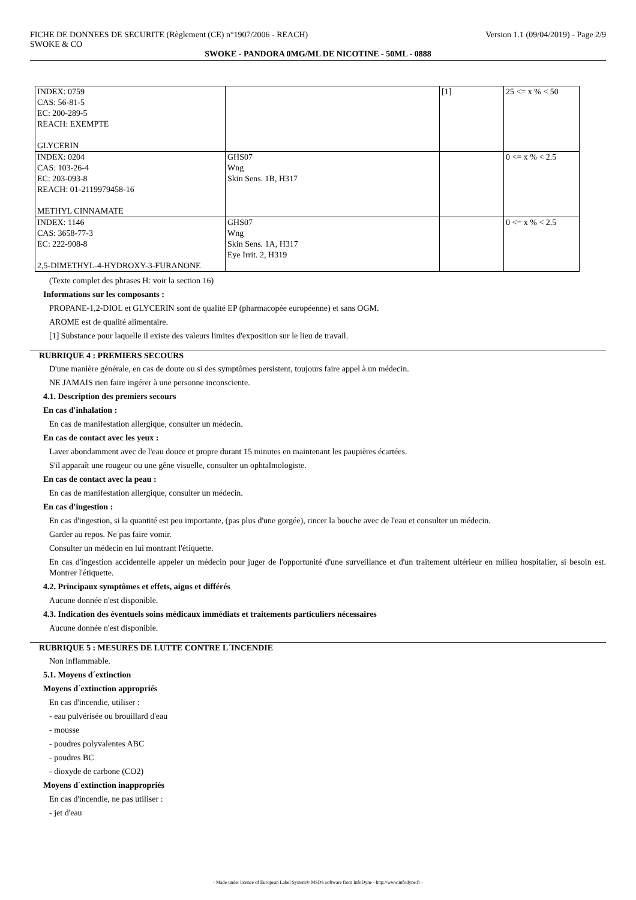FICHE DE DONNEES DE SECURITE (Règlement (CE) n°1907/2006 - REACH) Version 1.1 (09/04/2019) - Page 2/9
SWOKE & CO
SWOKE - PANDORA 0MG/ML DE NICOTINE - 50ML - 0888
| INDEX: 0759 CAS: 56-81-5 EC: 200-289-5 REACH: EXEMPTE GLYCERIN | | [1] | 25 <= x % < 50 |
| INDEX: 0204 CAS: 103-26-4 EC: 203-093-8 REACH: 01-2119979458-16 METHYL CINNAMATE | GHS07 Wng Skin Sens. 1B, H317 | | 0 <= x % < 2.5 |
| INDEX: 1146 CAS: 3658-77-3 EC: 222-908-8 2,5-DIMETHYL-4-HYDROXY-3-FURANONE | GHS07 Wng Skin Sens. 1A, H317 Eye Irrit. 2, H319 | | 0 <= x % < 2.5 |
(Texte complet des phrases H: voir la section 16)
Informations sur les composants :
PROPANE-1,2-DIOL et GLYCERIN sont de qualité EP (pharmacopée européenne) et sans OGM.
AROME est de qualité alimentaire.
[1] Substance pour laquelle il existe des valeurs limites d'exposition sur le lieu de travail.
RUBRIQUE 4 : PREMIERS SECOURS
D'une manière générale, en cas de doute ou si des symptômes persistent, toujours faire appel à un médecin.
NE JAMAIS rien faire ingérer à une personne inconsciente.
4.1. Description des premiers secours
En cas d'inhalation :
En cas de manifestation allergique, consulter un médecin.
En cas de contact avec les yeux :
Laver abondamment avec de l'eau douce et propre durant 15 minutes en maintenant les paupières écartées.
S'il apparaît une rougeur ou une gêne visuelle, consulter un ophtalmologiste.
En cas de contact avec la peau :
En cas de manifestation allergique, consulter un médecin.
En cas d'ingestion :
En cas d'ingestion, si la quantité est peu importante, (pas plus d'une gorgée), rincer la bouche avec de l'eau et consulter un médecin.
Garder au repos. Ne pas faire vomir.
Consulter un médecin en lui montrant l'étiquette.
En cas d'ingestion accidentelle appeler un médecin pour juger de l'opportunité d'une surveillance et d'un traitement ultérieur en milieu hospitalier, si besoin est. Montrer l'étiquette.
4.2. Principaux symptômes et effets, aigus et différés
Aucune donnée n'est disponible.
4.3. Indication des éventuels soins médicaux immédiats et traitements particuliers nécessaires
Aucune donnée n'est disponible.
RUBRIQUE 5 : MESURES DE LUTTE CONTRE L´INCENDIE
Non inflammable.
5.1. Moyens d´extinction
Moyens d´extinction appropriés
En cas d'incendie, utiliser :
- eau pulvérisée ou brouillard d'eau
- mousse
- poudres polyvalentes ABC
- poudres BC
- dioxyde de carbone (CO2)
Moyens d´extinction inappropriés
En cas d'incendie, ne pas utiliser :
- jet d'eau
- Made under licence of European Label System® MSDS software from InfoDyne - http://www.infodyne.fr -